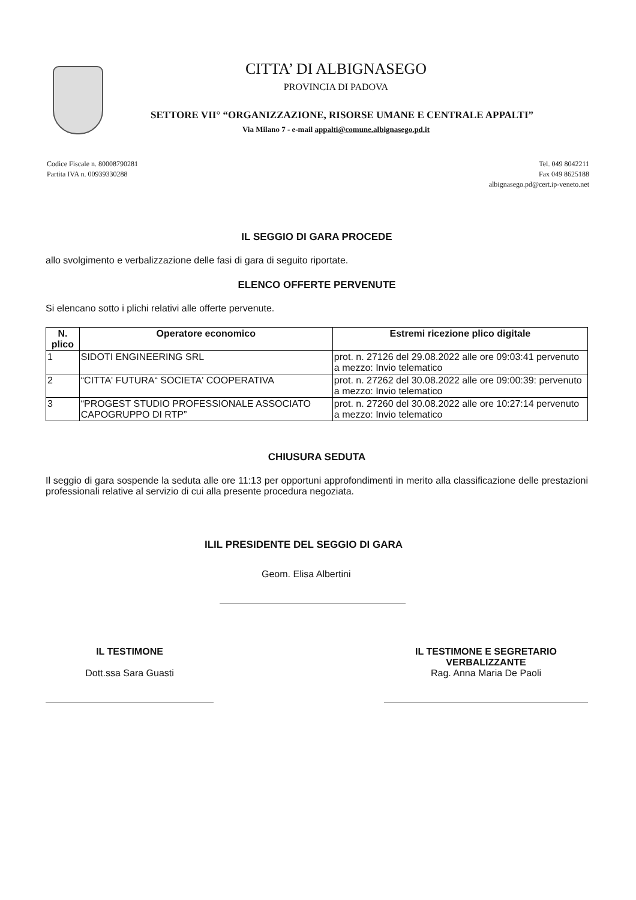CITTA’ DI ALBIGNASEGO
PROVINCIA DI PADOVA
SETTORE VII° “ORGANIZZAZIONE, RISORSE UMANE E CENTRALE APPALTI”
Via Milano 7 - e-mail appalti@comune.albignasego.pd.it
Codice Fiscale n. 80008790281
Partita IVA n. 00939330288
Tel. 049 8042211
Fax 049 8625188
albignasego.pd@cert.ip-veneto.net
IL SEGGIO DI GARA PROCEDE
allo svolgimento e verbalizzazione delle fasi di gara di seguito riportate.
ELENCO OFFERTE PERVENUTE
Si elencano sotto i plichi relativi alle offerte pervenute.
| N. plico | Operatore economico | Estremi ricezione plico digitale |
| --- | --- | --- |
| 1 | SIDOTI ENGINEERING SRL | prot. n. 27126 del 29.08.2022 alle ore 09:03:41 pervenuto a mezzo: Invio telematico |
| 2 | “CITTA' FUTURA“ SOCIETA' COOPERATIVA | prot. n. 27262 del 30.08.2022 alle ore 09:00:39: pervenuto a mezzo: Invio telematico |
| 3 | “PROGEST STUDIO PROFESSIONALE ASSOCIATO CAPOGRUPPO DI RTP” | prot. n. 27260 del 30.08.2022 alle ore 10:27:14 pervenuto a mezzo: Invio telematico |
CHIUSURA SEDUTA
Il seggio di gara sospende la seduta alle ore 11:13 per opportuni approfondimenti in merito alla classificazione delle prestazioni professionali relative al servizio di cui alla presente procedura negoziata.
ILIL PRESIDENTE DEL SEGGIO DI GARA
Geom. Elisa Albertini
IL TESTIMONE
Dott.ssa Sara Guasti
IL TESTIMONE E SEGRETARIO VERBALIZZANTE
Rag. Anna Maria De Paoli